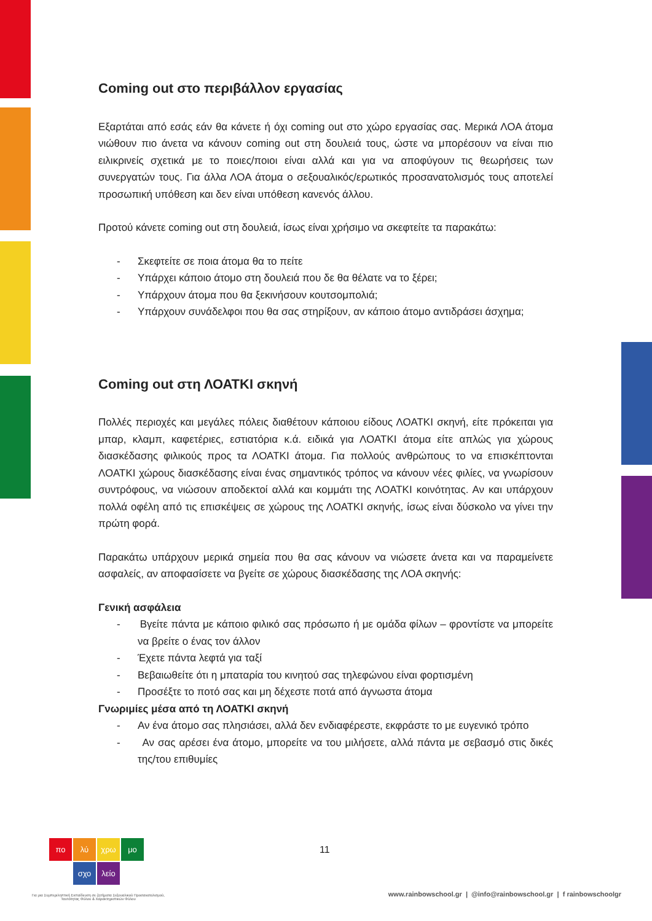Coming out στο περιβάλλον εργασίας
Εξαρτάται από εσάς εάν θα κάνετε ή όχι coming out στο χώρο εργασίας σας. Μερικά ΛΟΑ άτομα νιώθουν πιο άνετα να κάνουν coming out στη δουλειά τους, ώστε να μπορέσουν να είναι πιο ειλικρινείς σχετικά με το ποιες/ποιοι είναι αλλά και για να αποφύγουν τις θεωρήσεις των συνεργατών τους. Για άλλα ΛΟΑ άτομα ο σεξουαλικός/ερωτικός προσανατολισμός τους αποτελεί προσωπική υπόθεση και δεν είναι υπόθεση κανενός άλλου.
Προτού κάνετε coming out στη δουλειά, ίσως είναι χρήσιμο να σκεφτείτε τα παρακάτω:
- Σκεφτείτε σε ποια άτομα θα το πείτε
- Υπάρχει κάποιο άτομο στη δουλειά που δε θα θέλατε να το ξέρει;
- Υπάρχουν άτομα που θα ξεκινήσουν κουτσομπολιά;
- Υπάρχουν συνάδελφοι που θα σας στηρίξουν, αν κάποιο άτομο αντιδράσει άσχημα;
Coming out στη ΛΟΑΤΚΙ σκηνή
Πολλές περιοχές και μεγάλες πόλεις διαθέτουν κάποιου είδους ΛΟΑΤΚΙ σκηνή, είτε πρόκειται για μπαρ, κλαμπ, καφετέριες, εστιατόρια κ.ά. ειδικά για ΛΟΑΤΚΙ άτομα είτε απλώς για χώρους διασκέδασης φιλικούς προς τα ΛΟΑΤΚΙ άτομα. Για πολλούς ανθρώπους το να επισκέπτονται ΛΟΑΤΚΙ χώρους διασκέδασης είναι ένας σημαντικός τρόπος να κάνουν νέες φιλίες, να γνωρίσουν συντρόφους, να νιώσουν αποδεκτοί αλλά και κομμάτι της ΛΟΑΤΚΙ κοινότητας. Αν και υπάρχουν πολλά οφέλη από τις επισκέψεις σε χώρους της ΛΟΑΤΚΙ σκηνής, ίσως είναι δύσκολο να γίνει την πρώτη φορά.
Παρακάτω υπάρχουν μερικά σημεία που θα σας κάνουν να νιώσετε άνετα και να παραμείνετε ασφαλείς, αν αποφασίσετε να βγείτε σε χώρους διασκέδασης της ΛΟΑ σκηνής:
Γενική ασφάλεια
- Βγείτε πάντα με κάποιο φιλικό σας πρόσωπο ή με ομάδα φίλων – φροντίστε να μπορείτε να βρείτε ο ένας τον άλλον
- Έχετε πάντα λεφτά για ταξί
- Βεβαιωθείτε ότι η μπαταρία του κινητού σας τηλεφώνου είναι φορτισμένη
- Προσέξτε το ποτό σας και μη δέχεστε ποτά από άγνωστα άτομα
Γνωριμίες μέσα από τη ΛΟΑΤΚΙ σκηνή
- Αν ένα άτομο σας πλησιάσει, αλλά δεν ενδιαφέρεστε, εκφράστε το με ευγενικό τρόπο
- Αν σας αρέσει ένα άτομο, μπορείτε να του μιλήσετε, αλλά πάντα με σεβασμό στις δικές της/του επιθυμίες
πο
λύ
χρω
μο
σχο
λείο
11
Για μια Συμπεριληπτική Εκπαίδευση σε ζητήματα Σεξουαλικού Προσανατολισμού, Ταυτότητας Φύλου & Χαρακτηριστικών Φύλου
www.rainbowschool.gr | @info@rainbowschool.gr | f rainbowschoolgr